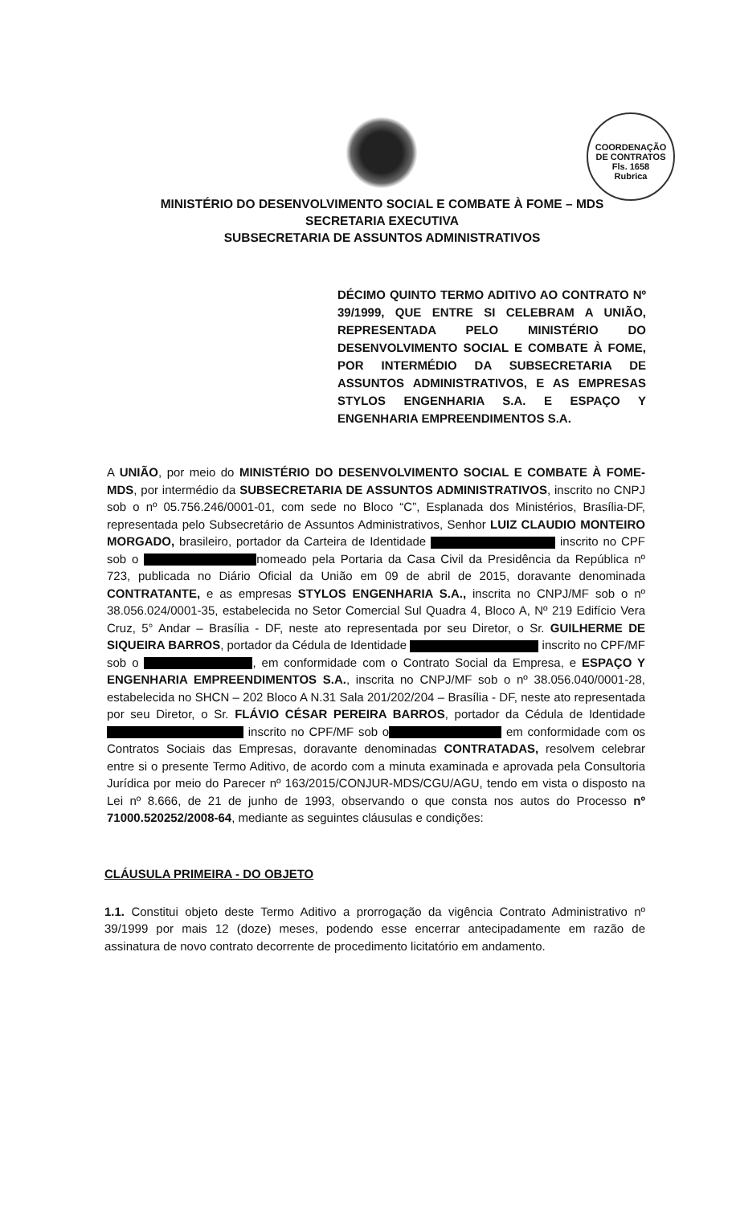COORDENAÇÃO DE CONTRATOS
Fls. 1658
Rubrica
MINISTÉRIO DO DESENVOLVIMENTO SOCIAL E COMBATE À FOME – MDS
SECRETARIA EXECUTIVA
SUBSECRETARIA DE ASSUNTOS ADMINISTRATIVOS
DÉCIMO QUINTO TERMO ADITIVO AO CONTRATO Nº 39/1999, QUE ENTRE SI CELEBRAM A UNIÃO, REPRESENTADA PELO MINISTÉRIO DO DESENVOLVIMENTO SOCIAL E COMBATE À FOME, POR INTERMÉDIO DA SUBSECRETARIA DE ASSUNTOS ADMINISTRATIVOS, E AS EMPRESAS STYLOS ENGENHARIA S.A. E ESPAÇO Y ENGENHARIA EMPREENDIMENTOS S.A.
A UNIÃO, por meio do MINISTÉRIO DO DESENVOLVIMENTO SOCIAL E COMBATE À FOME-MDS, por intermédio da SUBSECRETARIA DE ASSUNTOS ADMINISTRATIVOS, inscrito no CNPJ sob o nº 05.756.246/0001-01, com sede no Bloco “C”, Esplanada dos Ministérios, Brasília-DF, representada pelo Subsecretário de Assuntos Administrativos, Senhor LUIZ CLAUDIO MONTEIRO MORGADO, brasileiro, portador da Carteira de Identidade inscrito no CPF sob o nomeado pela Portaria da Casa Civil da Presidência da República nº 723, publicada no Diário Oficial da União em 09 de abril de 2015, doravante denominada CONTRATANTE, e as empresas STYLOS ENGENHARIA S.A., inscrita no CNPJ/MF sob o nº 38.056.024/0001-35, estabelecida no Setor Comercial Sul Quadra 4, Bloco A, Nº 219 Edifício Vera Cruz, 5° Andar – Brasília - DF, neste ato representada por seu Diretor, o Sr. GUILHERME DE SIQUEIRA BARROS, portador da Cédula de Identidade inscrito no CPF/MF sob o , em conformidade com o Contrato Social da Empresa, e ESPAÇO Y ENGENHARIA EMPREENDIMENTOS S.A., inscrita no CNPJ/MF sob o nº 38.056.040/0001-28, estabelecida no SHCN – 202 Bloco A N.31 Sala 201/202/204 – Brasília - DF, neste ato representada por seu Diretor, o Sr. FLÁVIO CÉSAR PEREIRA BARROS, portador da Cédula de Identidade inscrito no CPF/MF sob o em conformidade com os Contratos Sociais das Empresas, doravante denominadas CONTRATADAS, resolvem celebrar entre si o presente Termo Aditivo, de acordo com a minuta examinada e aprovada pela Consultoria Jurídica por meio do Parecer nº 163/2015/CONJUR-MDS/CGU/AGU, tendo em vista o disposto na Lei nº 8.666, de 21 de junho de 1993, observando o que consta nos autos do Processo nº 71000.520252/2008-64, mediante as seguintes cláusulas e condições:
CLÁUSULA PRIMEIRA - DO OBJETO
1.1. Constitui objeto deste Termo Aditivo a prorrogação da vigência Contrato Administrativo nº 39/1999 por mais 12 (doze) meses, podendo esse encerrar antecipadamente em razão de assinatura de novo contrato decorrente de procedimento licitatório em andamento.